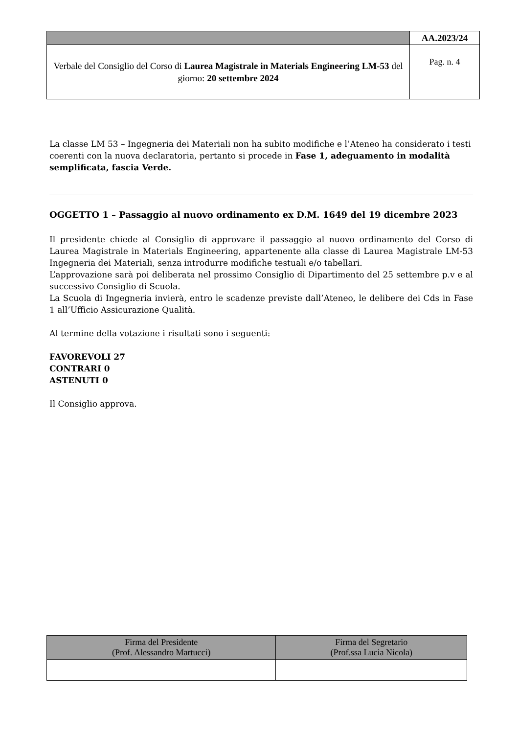| | AA.2023/24 |
| Verbale del Consiglio del Corso di Laurea Magistrale in Materials Engineering LM-53 del giorno: 20 settembre 2024 | Pag. n. 4 |
La classe LM 53 – Ingegneria dei Materiali non ha subito modifiche e l’Ateneo ha considerato i testi coerenti con la nuova declaratoria, pertanto si procede in Fase 1, adeguamento in modalità semplificata, fascia Verde.
OGGETTO 1 – Passaggio al nuovo ordinamento ex D.M. 1649 del 19 dicembre 2023
Il presidente chiede al Consiglio di approvare il passaggio al nuovo ordinamento del Corso di Laurea Magistrale in Materials Engineering, appartenente alla classe di Laurea Magistrale LM-53 Ingegneria dei Materiali, senza introdurre modifiche testuali e/o tabellari.
L’approvazione sarà poi deliberata nel prossimo Consiglio di Dipartimento del 25 settembre p.v e al successivo Consiglio di Scuola.
La Scuola di Ingegneria invierà, entro le scadenze previste dall’Ateneo, le delibere dei Cds in Fase 1 all’Ufficio Assicurazione Qualità.
Al termine della votazione i risultati sono i seguenti:
FAVOREVOLI 27
CONTRARI 0
ASTENUTI 0
Il Consiglio approva.
| Firma del Presidente (Prof. Alessandro Martucci) | Firma del Segretario (Prof.ssa Lucia Nicola) |